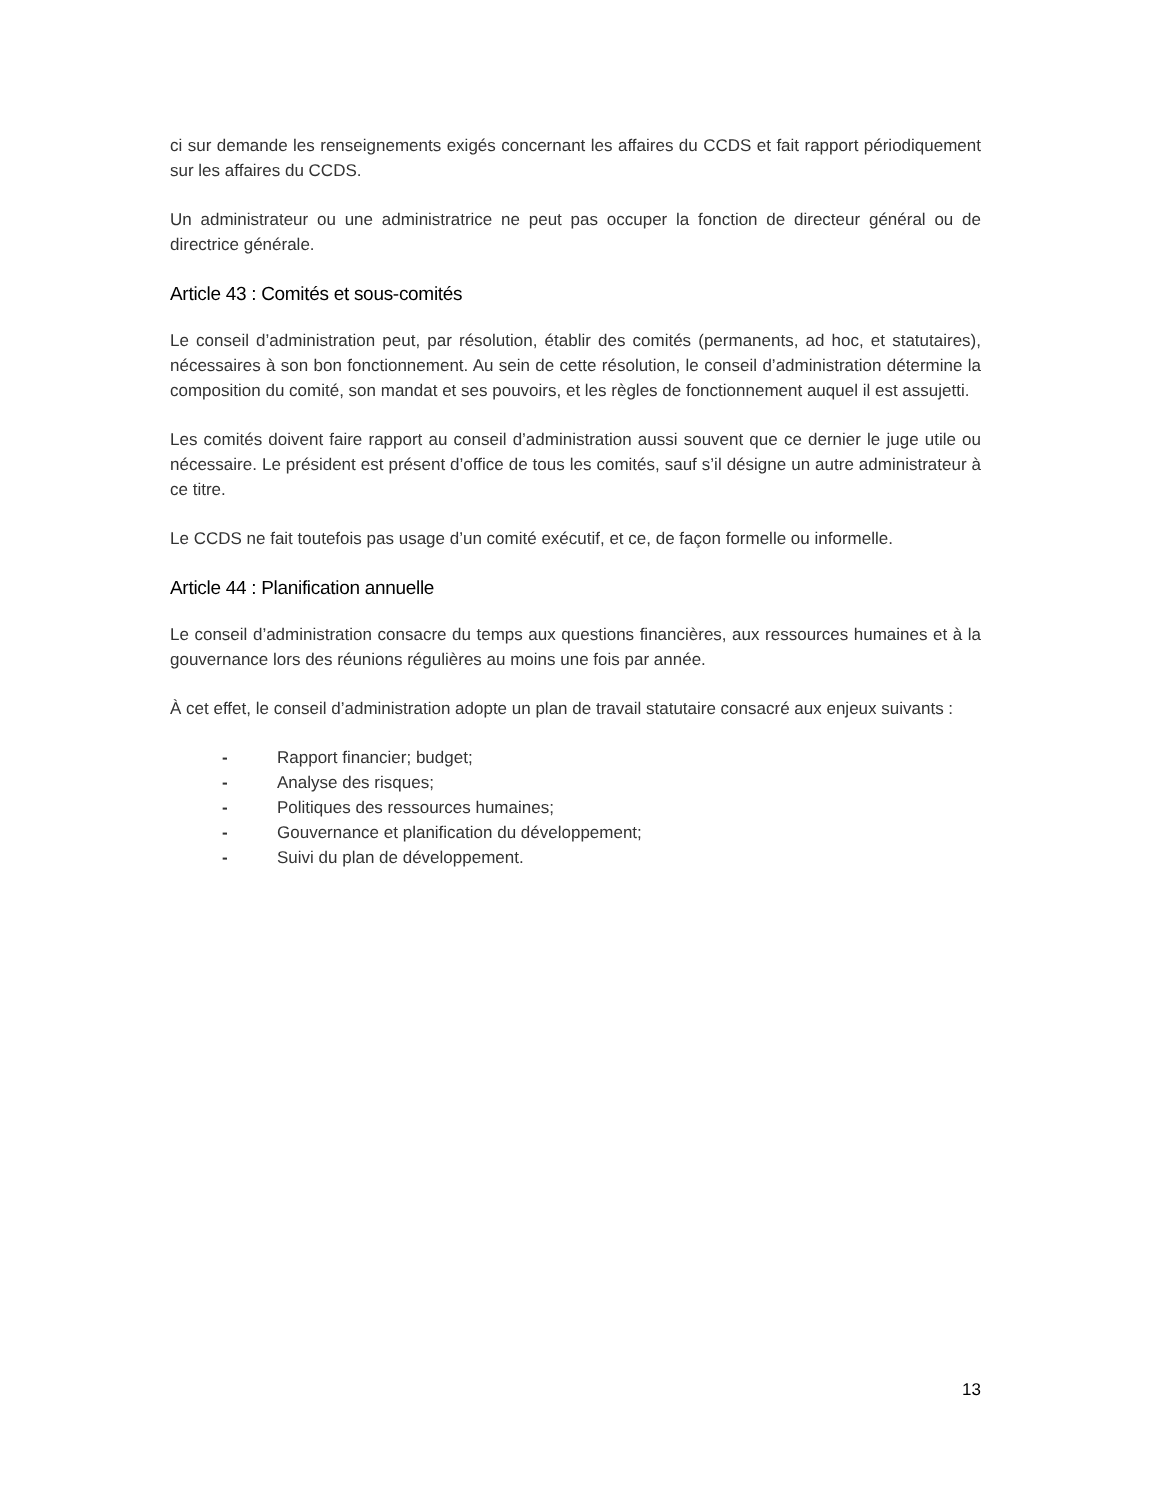ci sur demande les renseignements exigés concernant les affaires du CCDS et fait rapport périodiquement sur les affaires du CCDS.
Un administrateur ou une administratrice ne peut pas occuper la fonction de directeur général ou de directrice générale.
Article 43 : Comités et sous-comités
Le conseil d’administration peut, par résolution, établir des comités (permanents, ad hoc, et statutaires), nécessaires à son bon fonctionnement. Au sein de cette résolution, le conseil d’administration détermine la composition du comité, son mandat et ses pouvoirs, et les règles de fonctionnement auquel il est assujetti.
Les comités doivent faire rapport au conseil d’administration aussi souvent que ce dernier le juge utile ou nécessaire. Le président est présent d’office de tous les comités, sauf s’il désigne un autre administrateur à ce titre.
Le CCDS ne fait toutefois pas usage d’un comité exécutif, et ce, de façon formelle ou informelle.
Article 44 : Planification annuelle
Le conseil d’administration consacre du temps aux questions financières, aux ressources humaines et à la gouvernance lors des réunions régulières au moins une fois par année.
À cet effet, le conseil d’administration adopte un plan de travail statutaire consacré aux enjeux suivants :
- Rapport financier; budget;
- Analyse des risques;
- Politiques des ressources humaines;
- Gouvernance et planification du développement;
- Suivi du plan de développement.
13